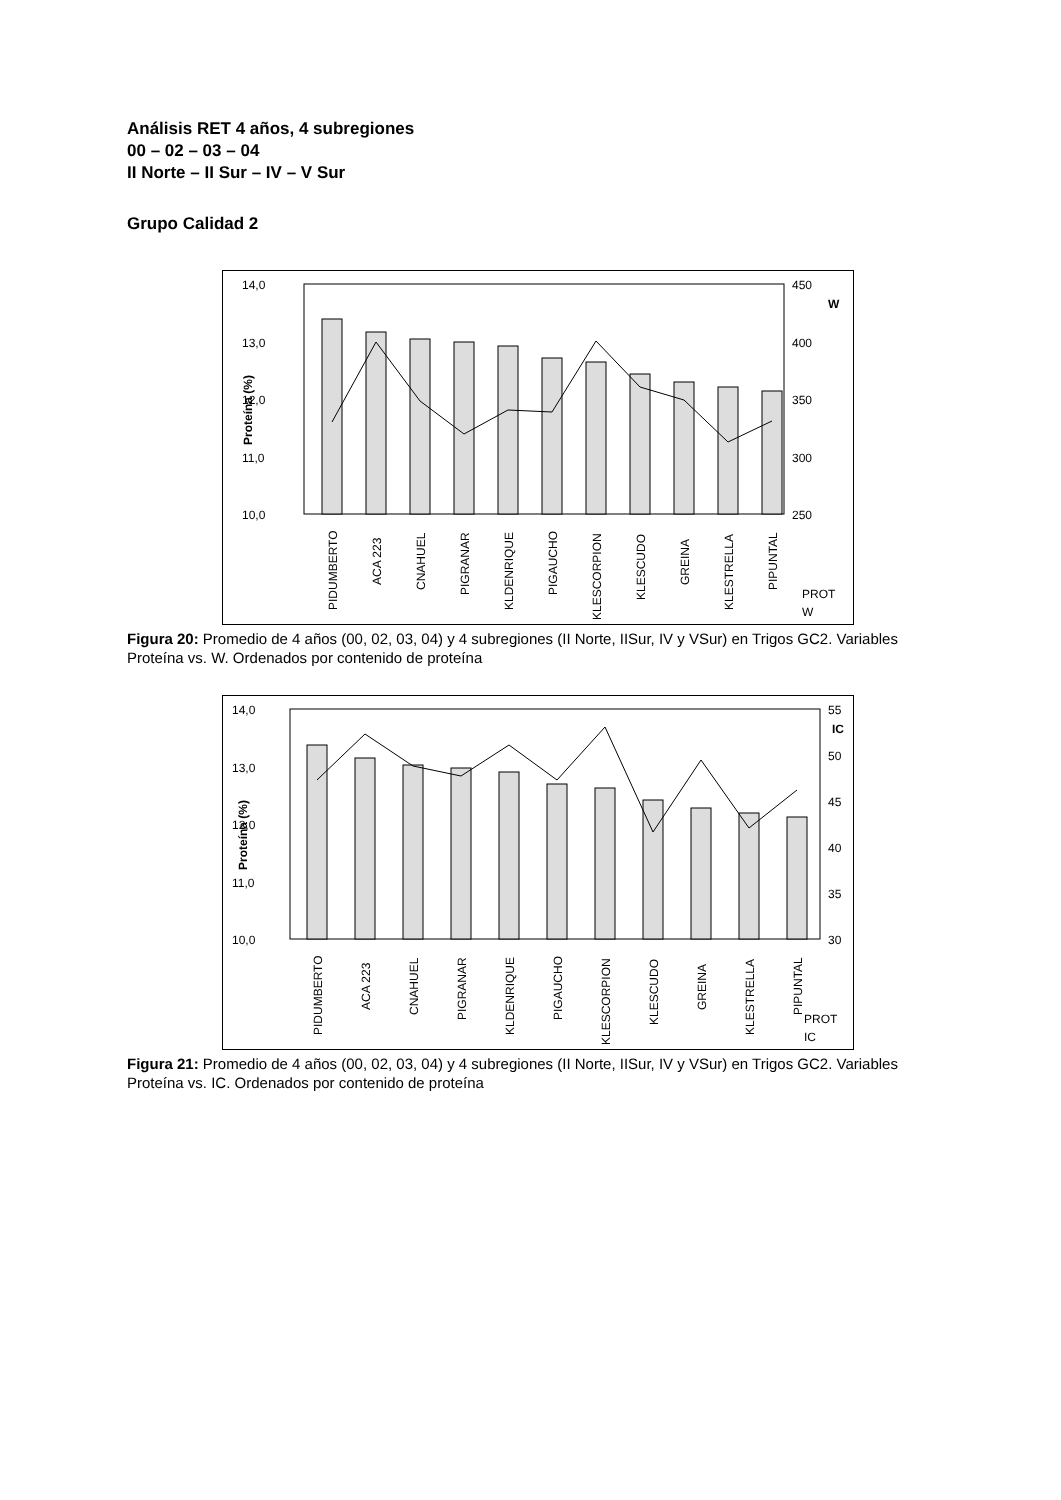Análisis RET 4 años, 4 subregiones
00 – 02 – 03 – 04
II Norte – II Sur – IV – V Sur
Grupo Calidad 2
14,0
13,0
12,0
11,0
10,0
450
400
350
300
250
W
Proteína (%)
PIDUMBERTO
ACA 223
CNAHUEL
PIGRANAR
KLDENRIQUE
PIGAUCHO
KLESCORPION
KLESCUDO
GREINA
KLESTRELLA
PIPUNTAL
PROT
W
Figura 20: Promedio de 4 años (00, 02, 03, 04) y 4 subregiones (II Norte, IISur, IV y VSur) en Trigos GC2. Variables Proteína vs. W. Ordenados por contenido de proteína
14,0
13,0
12,0
11,0
10,0
55
50
45
40
35
30
IC
Proteína (%)
PIDUMBERTO
ACA 223
CNAHUEL
PIGRANAR
KLDENRIQUE
PIGAUCHO
KLESCORPION
KLESCUDO
GREINA
KLESTRELLA
PIPUNTAL
PROT
IC
Figura 21: Promedio de 4 años (00, 02, 03, 04) y 4 subregiones (II Norte, IISur, IV y VSur) en Trigos GC2. Variables Proteína vs. IC. Ordenados por contenido de proteína